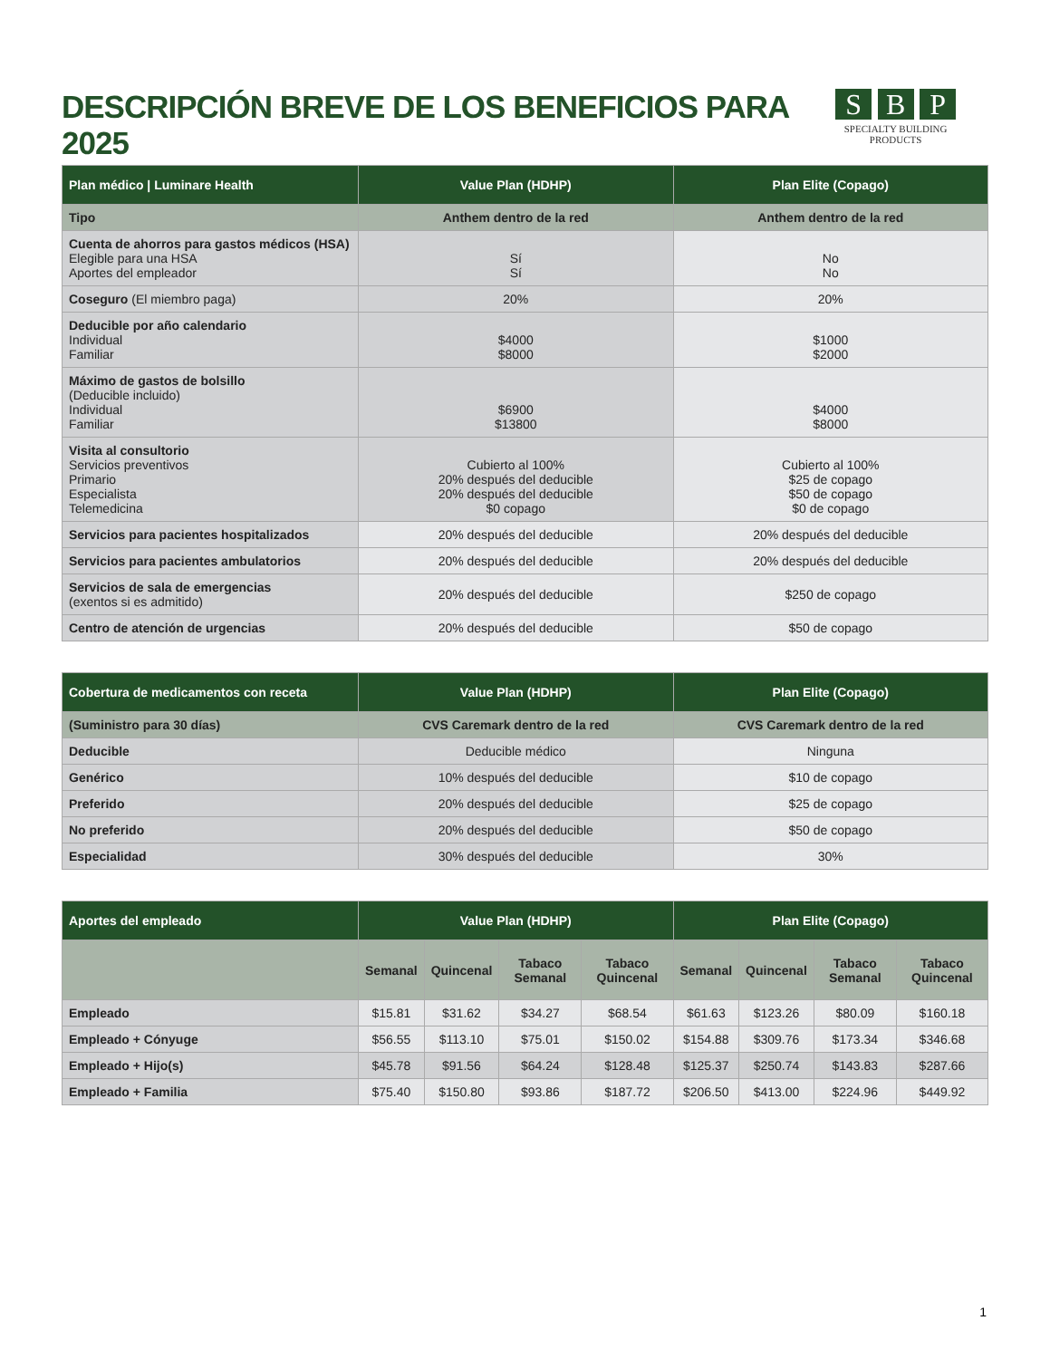DESCRIPCIÓN BREVE DE LOS BENEFICIOS PARA 2025
S B P
SPECIALTY BUILDING PRODUCTS
| Plan médico / Luminare Health | Value Plan (HDHP) | Plan Elite (Copago) |
| --- | --- | --- |
| Tipo | Anthem dentro de la red | Anthem dentro de la red |
| Cuenta de ahorros para gastos médicos (HSA) Elegible para una HSA Aportes del empleador | Sí Sí | No No |
| Coseguro (El miembro paga) | 20% | 20% |
| Deducible por año calendario Individual Familiar | $4000 $8000 | $1000 $2000 |
| Máximo de gastos de bolsillo (Deducible incluido) Individual Familiar | $6900 $13800 | $4000 $8000 |
| Visita al consultorio Servicios preventivos Primario Especialista Telemedicina | Cubierto al 100% 20% después del deducible 20% después del deducible $0 copago | Cubierto al 100% $25 de copago $50 de copago $0 de copago |
| Servicios para pacientes hospitalizados | 20% después del deducible | 20% después del deducible |
| Servicios para pacientes ambulatorios | 20% después del deducible | 20% después del deducible |
| Servicios de sala de emergencias (exentos si es admitido) | 20% después del deducible | $250 de copago |
| Centro de atención de urgencias | 20% después del deducible | $50 de copago |
| Cobertura de medicamentos con receta | Value Plan (HDHP) | Plan Elite (Copago) |
| --- | --- | --- |
| (Suministro para 30 días) | CVS Caremark dentro de la red | CVS Caremark dentro de la red |
| Deducible | Deducible médico | Ninguna |
| Genérico | 10% después del deducible | $10 de copago |
| Preferido | 20% después del deducible | $25 de copago |
| No preferido | 20% después del deducible | $50 de copago |
| Especialidad | 30% después del deducible | 30% |
| Aportes del empleado | Value Plan (HDHP) | | | | Plan Elite (Copago) | | | |
| --- | --- | --- | --- | --- | --- | --- | --- | --- |
| | Semanal | Quincenal | Tabaco Semanal | Tabaco Quincenal | Semanal | Quincenal | Tabaco Semanal | Tabaco Quincenal |
| Empleado | $15.81 | $31.62 | $34.27 | $68.54 | $61.63 | $123.26 | $80.09 | $160.18 |
| Empleado + Cónyuge | $56.55 | $113.10 | $75.01 | $150.02 | $154.88 | $309.76 | $173.34 | $346.68 |
| Empleado + Hijo(s) | $45.78 | $91.56 | $64.24 | $128.48 | $125.37 | $250.74 | $143.83 | $287.66 |
| Empleado + Familia | $75.40 | $150.80 | $93.86 | $187.72 | $206.50 | $413.00 | $224.96 | $449.92 |
1